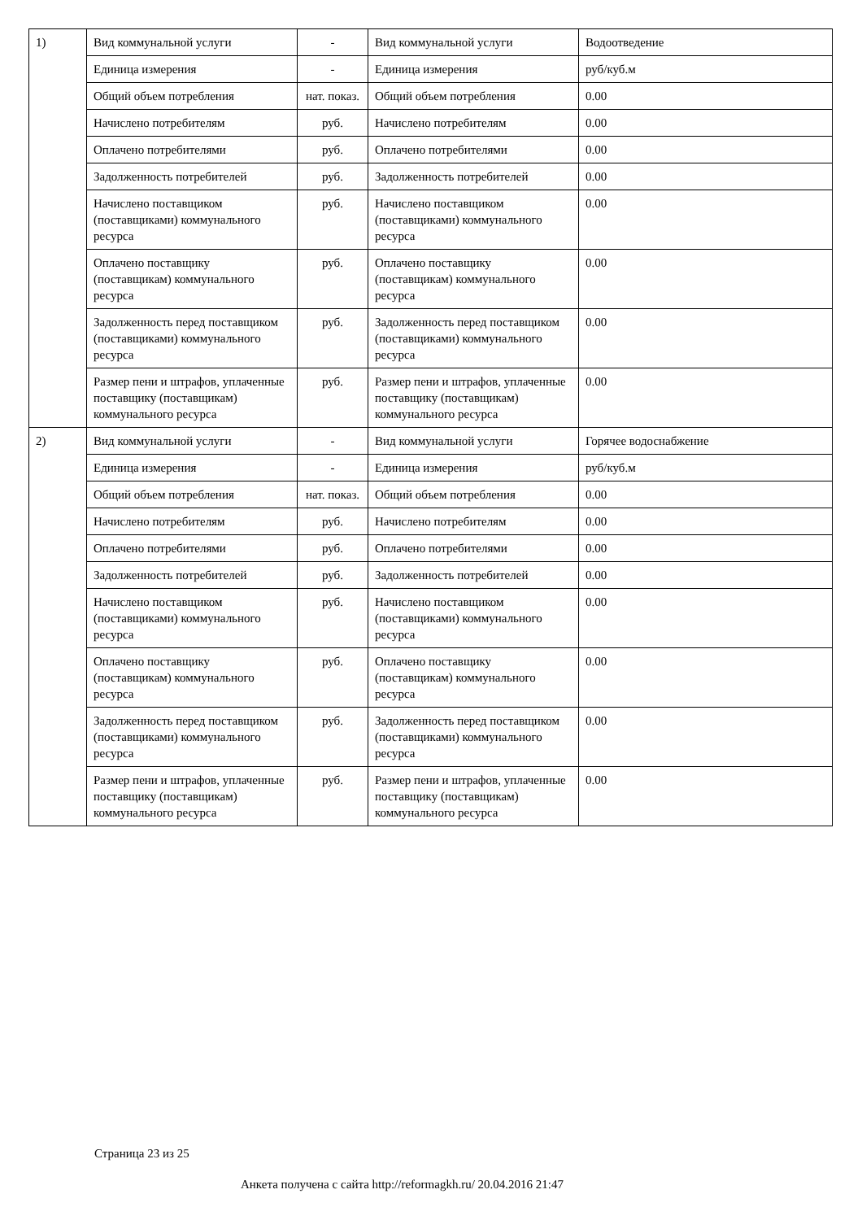| 1) | Вид коммунальной услуги | - | Вид коммунальной услуги | Водоотведение |
| | Единица измерения | - | Единица измерения | руб/куб.м |
| | Общий объем потребления | нат. показ. | Общий объем потребления | 0.00 |
| | Начислено потребителям | руб. | Начислено потребителям | 0.00 |
| | Оплачено потребителями | руб. | Оплачено потребителями | 0.00 |
| | Задолженность потребителей | руб. | Задолженность потребителей | 0.00 |
| | Начислено поставщиком (поставщиками) коммунального ресурса | руб. | Начислено поставщиком (поставщиками) коммунального ресурса | 0.00 |
| | Оплачено поставщику (поставщикам) коммунального ресурса | руб. | Оплачено поставщику (поставщикам) коммунального ресурса | 0.00 |
| | Задолженность перед поставщиком (поставщиками) коммунального ресурса | руб. | Задолженность перед поставщиком (поставщиками) коммунального ресурса | 0.00 |
| | Размер пени и штрафов, уплаченные поставщику (поставщикам) коммунального ресурса | руб. | Размер пени и штрафов, уплаченные поставщику (поставщикам) коммунального ресурса | 0.00 |
| 2) | Вид коммунальной услуги | - | Вид коммунальной услуги | Горячее водоснабжение |
| | Единица измерения | - | Единица измерения | руб/куб.м |
| | Общий объем потребления | нат. показ. | Общий объем потребления | 0.00 |
| | Начислено потребителям | руб. | Начислено потребителям | 0.00 |
| | Оплачено потребителями | руб. | Оплачено потребителями | 0.00 |
| | Задолженность потребителей | руб. | Задолженность потребителей | 0.00 |
| | Начислено поставщиком (поставщиками) коммунального ресурса | руб. | Начислено поставщиком (поставщиками) коммунального ресурса | 0.00 |
| | Оплачено поставщику (поставщикам) коммунального ресурса | руб. | Оплачено поставщику (поставщикам) коммунального ресурса | 0.00 |
| | Задолженность перед поставщиком (поставщиками) коммунального ресурса | руб. | Задолженность перед поставщиком (поставщиками) коммунального ресурса | 0.00 |
| | Размер пени и штрафов, уплаченные поставщику (поставщикам) коммунального ресурса | руб. | Размер пени и штрафов, уплаченные поставщику (поставщикам) коммунального ресурса | 0.00 |
Страница 23 из 25
Анкета получена с сайта http://reformagkh.ru/ 20.04.2016 21:47